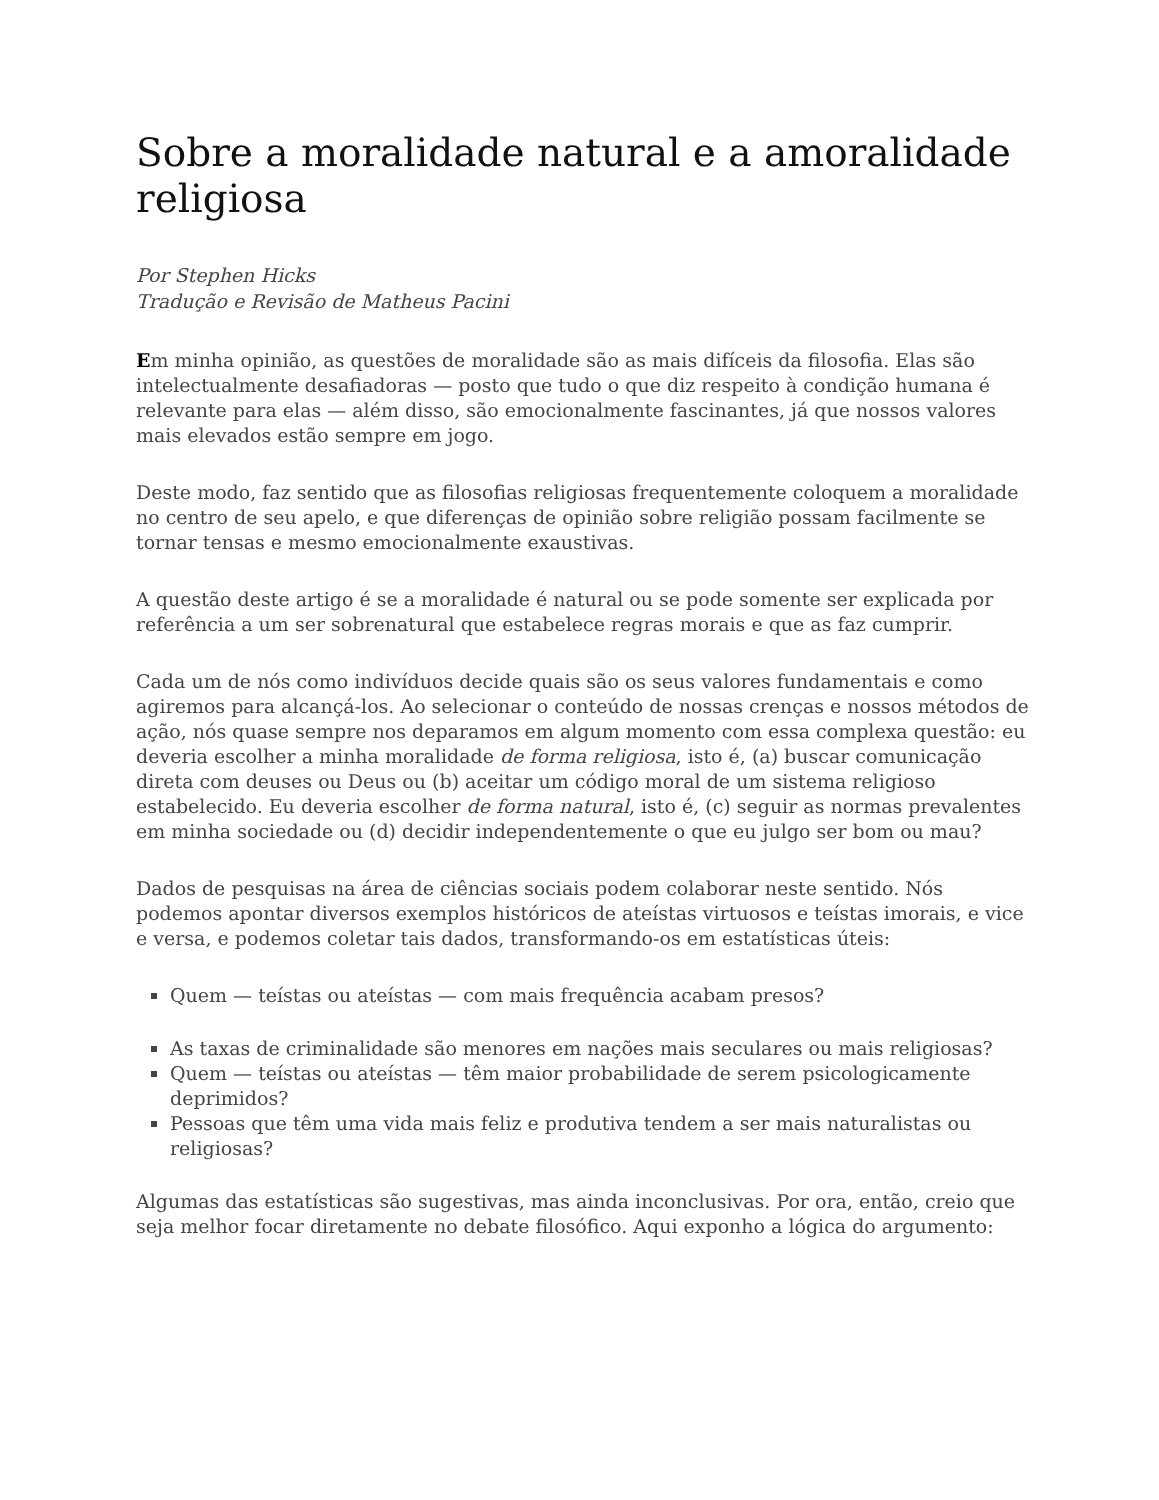Sobre a moralidade natural e a amoralidade religiosa
Por Stephen Hicks
Tradução e Revisão de Matheus Pacini
Em minha opinião, as questões de moralidade são as mais difíceis da filosofia. Elas são intelectualmente desafiadoras — posto que tudo o que diz respeito à condição humana é relevante para elas — além disso, são emocionalmente fascinantes, já que nossos valores mais elevados estão sempre em jogo.
Deste modo, faz sentido que as filosofias religiosas frequentemente coloquem a moralidade no centro de seu apelo, e que diferenças de opinião sobre religião possam facilmente se tornar tensas e mesmo emocionalmente exaustivas.
A questão deste artigo é se a moralidade é natural ou se pode somente ser explicada por referência a um ser sobrenatural que estabelece regras morais e que as faz cumprir.
Cada um de nós como indivíduos decide quais são os seus valores fundamentais e como agiremos para alcançá-los. Ao selecionar o conteúdo de nossas crenças e nossos métodos de ação, nós quase sempre nos deparamos em algum momento com essa complexa questão: eu deveria escolher a minha moralidade de forma religiosa, isto é, (a) buscar comunicação direta com deuses ou Deus ou (b) aceitar um código moral de um sistema religioso estabelecido. Eu deveria escolher de forma natural, isto é, (c) seguir as normas prevalentes em minha sociedade ou (d) decidir independentemente o que eu julgo ser bom ou mau?
Dados de pesquisas na área de ciências sociais podem colaborar neste sentido. Nós podemos apontar diversos exemplos históricos de ateístas virtuosos e teístas imorais, e vice e versa, e podemos coletar tais dados, transformando-os em estatísticas úteis:
Quem — teístas ou ateístas — com mais frequência acabam presos?
As taxas de criminalidade são menores em nações mais seculares ou mais religiosas?
Quem — teístas ou ateístas — têm maior probabilidade de serem psicologicamente deprimidos?
Pessoas que têm uma vida mais feliz e produtiva tendem a ser mais naturalistas ou religiosas?
Algumas das estatísticas são sugestivas, mas ainda inconclusivas. Por ora, então, creio que seja melhor focar diretamente no debate filosófico. Aqui exponho a lógica do argumento: